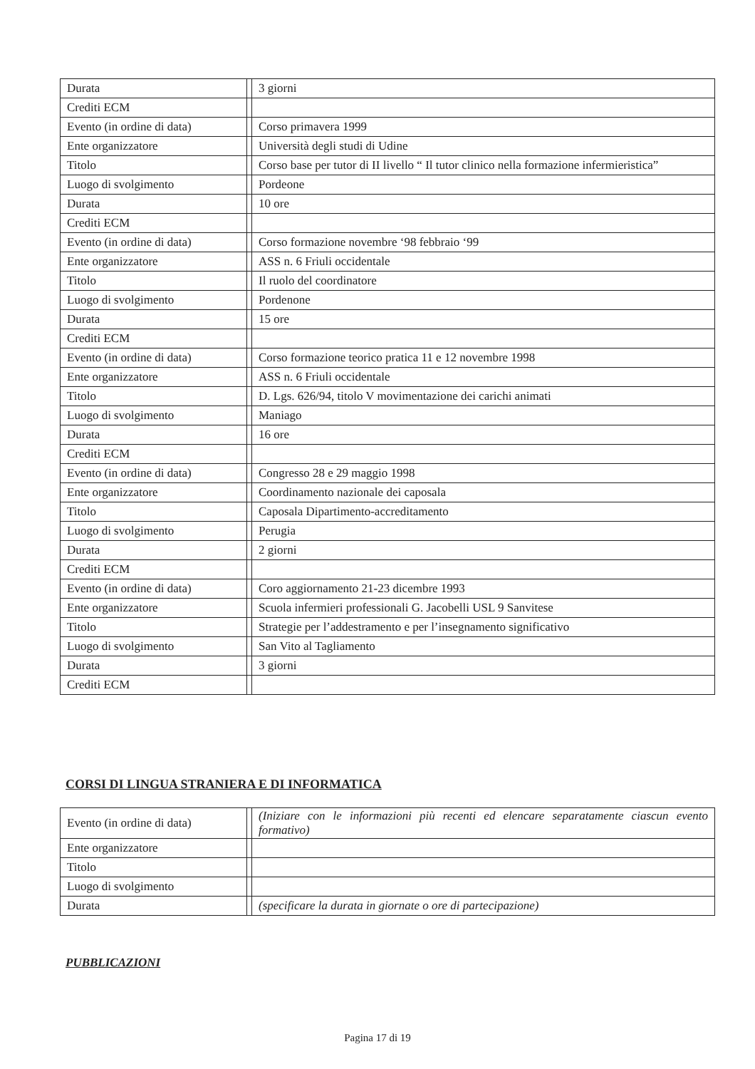| Durata | | 3 giorni |
| Crediti ECM | | |
| Evento (in ordine di data) | | Corso primavera 1999 |
| Ente organizzatore | | Università degli studi di Udine |
| Titolo | | Corso base per tutor di II livello “ Il tutor clinico nella formazione infermieristica” |
| Luogo di svolgimento | | Pordeone |
| Durata | | 10 ore |
| Crediti ECM | | |
| Evento (in ordine di data) | | Corso formazione novembre ‘98 febbraio ‘99 |
| Ente organizzatore | | ASS n. 6 Friuli occidentale |
| Titolo | | Il ruolo del coordinatore |
| Luogo di svolgimento | | Pordenone |
| Durata | | 15 ore |
| Crediti ECM | | |
| Evento (in ordine di data) | | Corso formazione teorico pratica 11 e 12 novembre 1998 |
| Ente organizzatore | | ASS n. 6 Friuli occidentale |
| Titolo | | D. Lgs. 626/94, titolo V movimentazione dei carichi animati |
| Luogo di svolgimento | | Maniago |
| Durata | | 16 ore |
| Crediti ECM | | |
| Evento (in ordine di data) | | Congresso 28 e 29 maggio 1998 |
| Ente organizzatore | | Coordinamento nazionale dei caposala |
| Titolo | | Caposala Dipartimento-accreditamento |
| Luogo di svolgimento | | Perugia |
| Durata | | 2 giorni |
| Crediti ECM | | |
| Evento (in ordine di data) | | Coro aggiornamento 21-23 dicembre 1993 |
| Ente organizzatore | | Scuola infermieri professionali G. Jacobelli USL 9 Sanvitese |
| Titolo | | Strategie per l’addestramento e per l’insegnamento significativo |
| Luogo di svolgimento | | San Vito al Tagliamento |
| Durata | | 3 giorni |
| Crediti ECM | | |
CORSI DI LINGUA STRANIERA E DI INFORMATICA
| Evento (in ordine di data) | | (Iniziare con le informazioni più recenti ed elencare separatamente ciascun evento formativo) |
| Ente organizzatore | | |
| Titolo | | |
| Luogo di svolgimento | | |
| Durata | | (specificare la durata in giornate o ore di partecipazione) |
PUBBLICAZIONI
Pagina 17 di 19